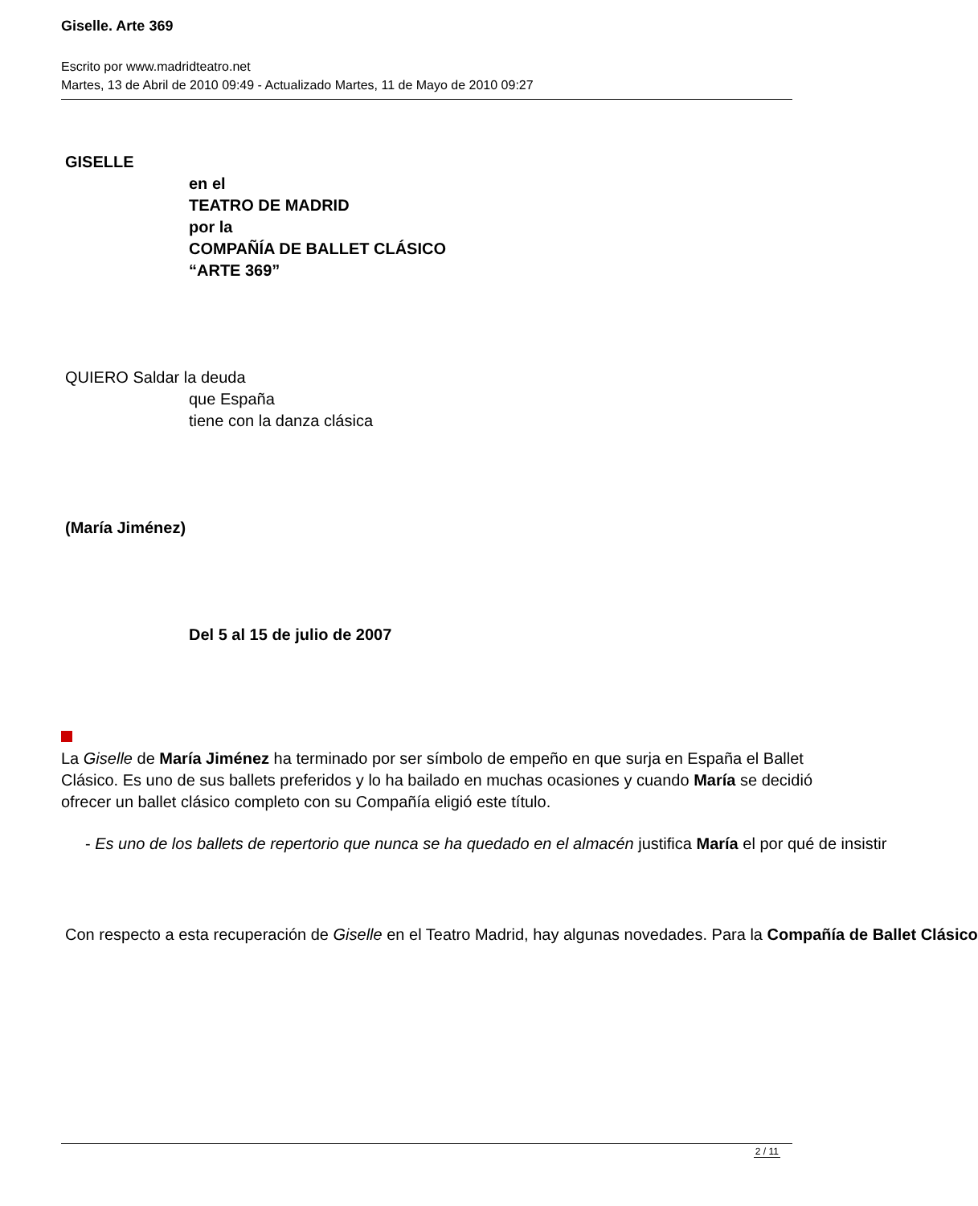Giselle. Arte 369
Escrito por www.madridteatro.net
Martes, 13 de Abril de 2010 09:49 - Actualizado Martes, 11 de Mayo de 2010 09:27
GISELLE
en el
TEATRO DE MADRID
por la
COMPAÑÍA DE BALLET CLÁSICO
“ARTE 369”
QUIERO Saldar la deuda
que España
tiene con la danza clásica
(María Jiménez)
Del 5 al 15 de julio de 2007
La Giselle de María Jiménez ha terminado por ser símbolo de empeño en que surja en España el Ballet Clásico. Es uno de sus ballets preferidos y lo ha bailado en muchas ocasiones y cuando María se decidió ofrecer un ballet clásico completo con su Compañía eligió este título.
- Es uno de los ballets de repertorio que nunca se ha quedado en el almacén justifica María el por qué de insistir
Con respecto a esta recuperación de Giselle en el Teatro Madrid, hay algunas novedades. Para la Compañía de Ballet Clásico
2 / 11